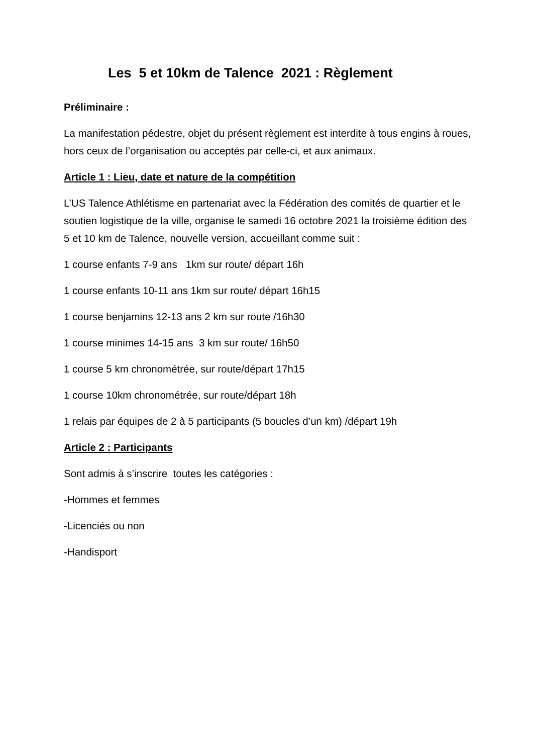Les 5 et 10km de Talence 2021 : Règlement
Préliminaire :
La manifestation pédestre, objet du présent règlement est interdite à tous engins à roues, hors ceux de l’organisation ou acceptés par celle-ci, et aux animaux.
Article 1 : Lieu, date et nature de la compétition
L’US Talence Athlétisme en partenariat avec la Fédération des comités de quartier et le soutien logistique de la ville, organise le samedi 16 octobre 2021 la troisième édition des 5 et 10 km de Talence, nouvelle version, accueillant comme suit :
1 course enfants 7-9 ans 1km sur route/ départ 16h
1 course enfants 10-11 ans 1km sur route/ départ 16h15
1 course benjamins 12-13 ans 2 km sur route /16h30
1 course minimes 14-15 ans 3 km sur route/ 16h50
1 course 5 km chronométrée, sur route/départ 17h15
1 course 10km chronométrée, sur route/départ 18h
1 relais par équipes de 2 à 5 participants (5 boucles d’un km) /départ 19h
Article 2 : Participants
Sont admis à s’inscrire toutes les catégories :
-Hommes et femmes
-Licenciés ou non
-Handisport